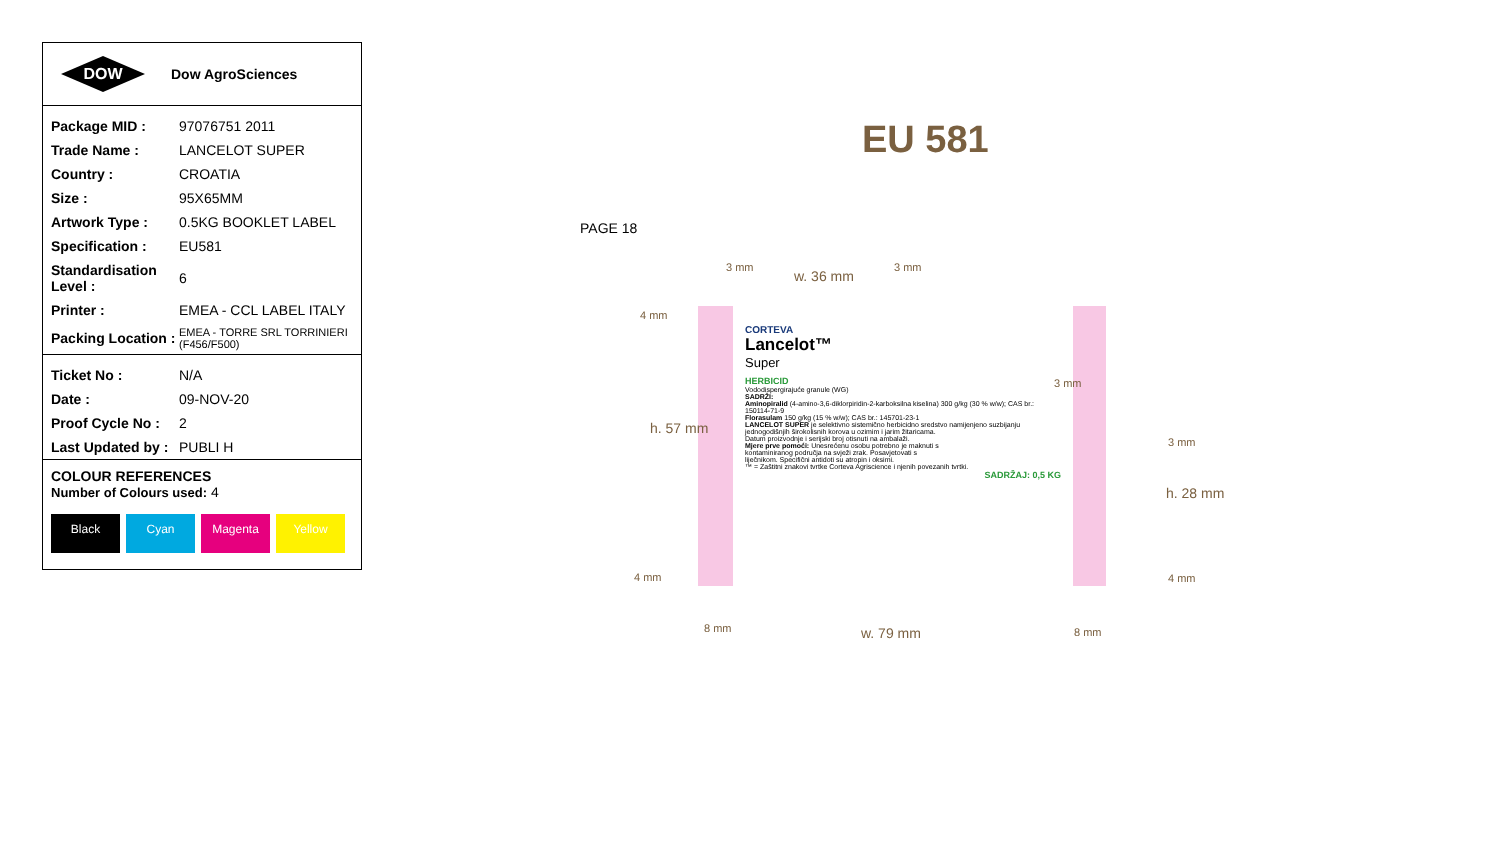DOW
Dow AgroSciences
| Package MID : | 97076751 2011 |
| Trade Name : | LANCELOT SUPER |
| Country : | CROATIA |
| Size : | 95X65MM |
| Artwork Type : | 0.5KG BOOKLET LABEL |
| Specification : | EU581 |
| Standardisation Level : | 6 |
| Printer : | EMEA - CCL LABEL ITALY |
| Packing Location : | EMEA - TORRE SRL TORRINIERI (F456/F500) |
| Ticket No : | N/A |
| Date : | 09-NOV-20 |
| Proof Cycle No : | 2 |
| Last Updated by : | PUBLI H |
COLOUR REFERENCES
Number of Colours used: 4
Black Cyan Magenta Yellow
EU 581
PAGE 18
CORTEVA
Lancelot™
Super
HERBICID
Vododispergirajuće granule (WG)
SADRŽI:
Aminopiralid (4-amino-3,6-diklorpiridin-2-karboksilna kiselina) 300 g/kg (30 % w/w); CAS br.: 150114-71-9
Florasulam 150 g/kg (15 % w/w); CAS br.: 145701-23-1
LANCELOT SUPER je selektivno sistemično herbicidno sredstvo namijenjeno suzbijanju jednogodišnjih širokolisnih korova u ozimim i jarim žitaricama.
Datum proizvodnje i serijski broj otisnuti na ambalaži.
Mjere prve pomoći: Unesrećenu osobu potrebno je maknuti s kontaminiranog područja na svježi zrak. Posavjetovati s liječnikom. Specifični antidoti su atropin i oksimi.
™ = Zaštitni znakovi tvrtke Corteva Agriscience i njenih povezanih tvrtki.
SADRŽAJ: 0,5 KG
3 mm
w. 36 mm
3 mm
4 mm
h. 57 mm
4 mm
3 mm
3 mm
h. 28 mm
4 mm
8 mm w. 79 mm 8 mm